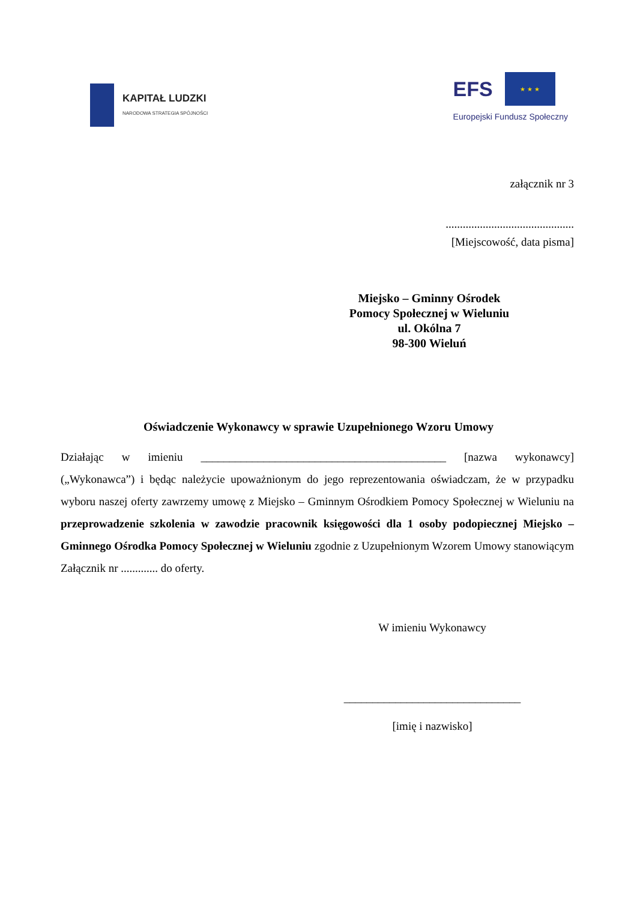KAPITAŁ LUDZKI
NARODOWA STRATEGIA SPÓJNOŚCI
EFS
★ ★ ★
Europejski Fundusz Społeczny
załącznik nr 3
.............................................
[Miejscowość, data pisma]
Miejsko – Gminny Ośrodek
Pomocy Społecznej w Wieluniu
ul. Okólna 7
98-300 Wieluń
Oświadczenie Wykonawcy w sprawie Uzupełnionego Wzoru Umowy
Działając w imieniu ___________________________________________ [nazwa wykonawcy] („Wykonawca”) i będąc należycie upoważnionym do jego reprezentowania oświadczam, że w przypadku wyboru naszej oferty zawrzemy umowę z Miejsko – Gminnym Ośrodkiem Pomocy Społecznej w Wieluniu na przeprowadzenie szkolenia w zawodzie pracownik księgowości dla 1 osoby podopiecznej Miejsko – Gminnego Ośrodka Pomocy Społecznej w Wieluniu zgodnie z Uzupełnionym Wzorem Umowy stanowiącym Załącznik nr ............. do oferty.
W imieniu Wykonawcy
_______________________________
[imię i nazwisko]